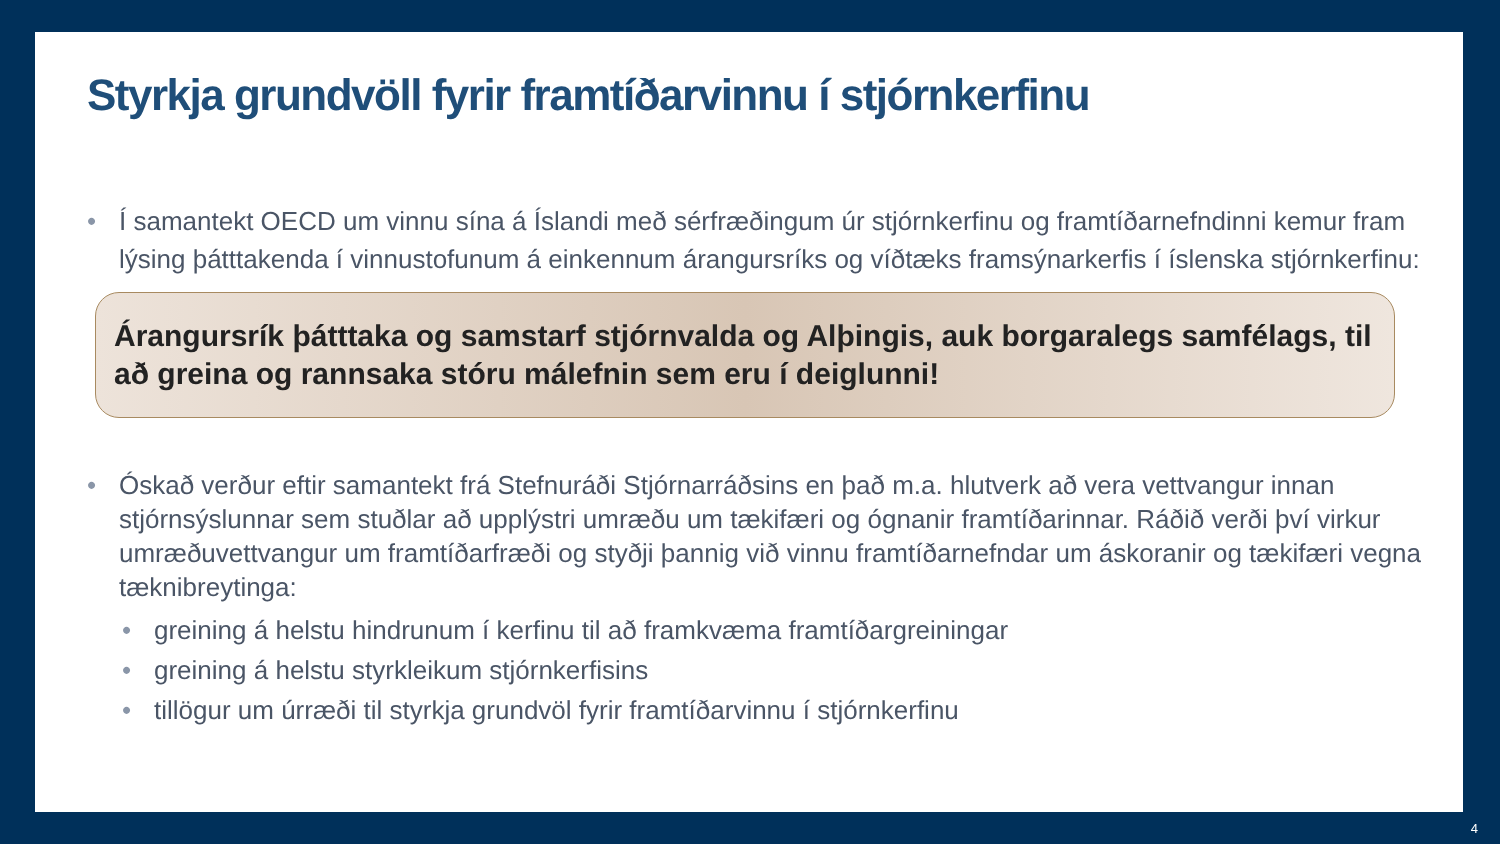Styrkja grundvöll fyrir framtíðarvinnu í stjórnkerfinu
• Í samantekt OECD um vinnu sína á Íslandi með sérfræðingum úr stjórnkerfinu og framtíðarnefndinni kemur fram lýsing þátttakenda í vinnustofunum á einkennum árangursríks og víðtæks framsýnarkerfis í íslenska stjórnkerfinu:
Árangursrík þátttaka og samstarf stjórnvalda og Alþingis, auk borgaralegs samfélags, til að greina og rannsaka stóru málefnin sem eru í deiglunni!
• Óskað verður eftir samantekt frá Stefnuráði Stjórnarráðsins en það m.a. hlutverk að vera vettvangur innan stjórnsýslunnar sem stuðlar að upplýstri umræðu um tækifæri og ógnanir framtíðarinnar. Ráðið verði því virkur umræðuvettvangur um framtíðarfræði og styðji þannig við vinnu framtíðarnefndar um áskoranir og tækifæri vegna tæknibreytinga:
• greining á helstu hindrunum í kerfinu til að framkvæma framtíðargreiningar
• greining á helstu styrkleikum stjórnkerfisins
• tillögur um úrræði til styrkja grundvöl fyrir framtíðarvinnu í stjórnkerfinu
4